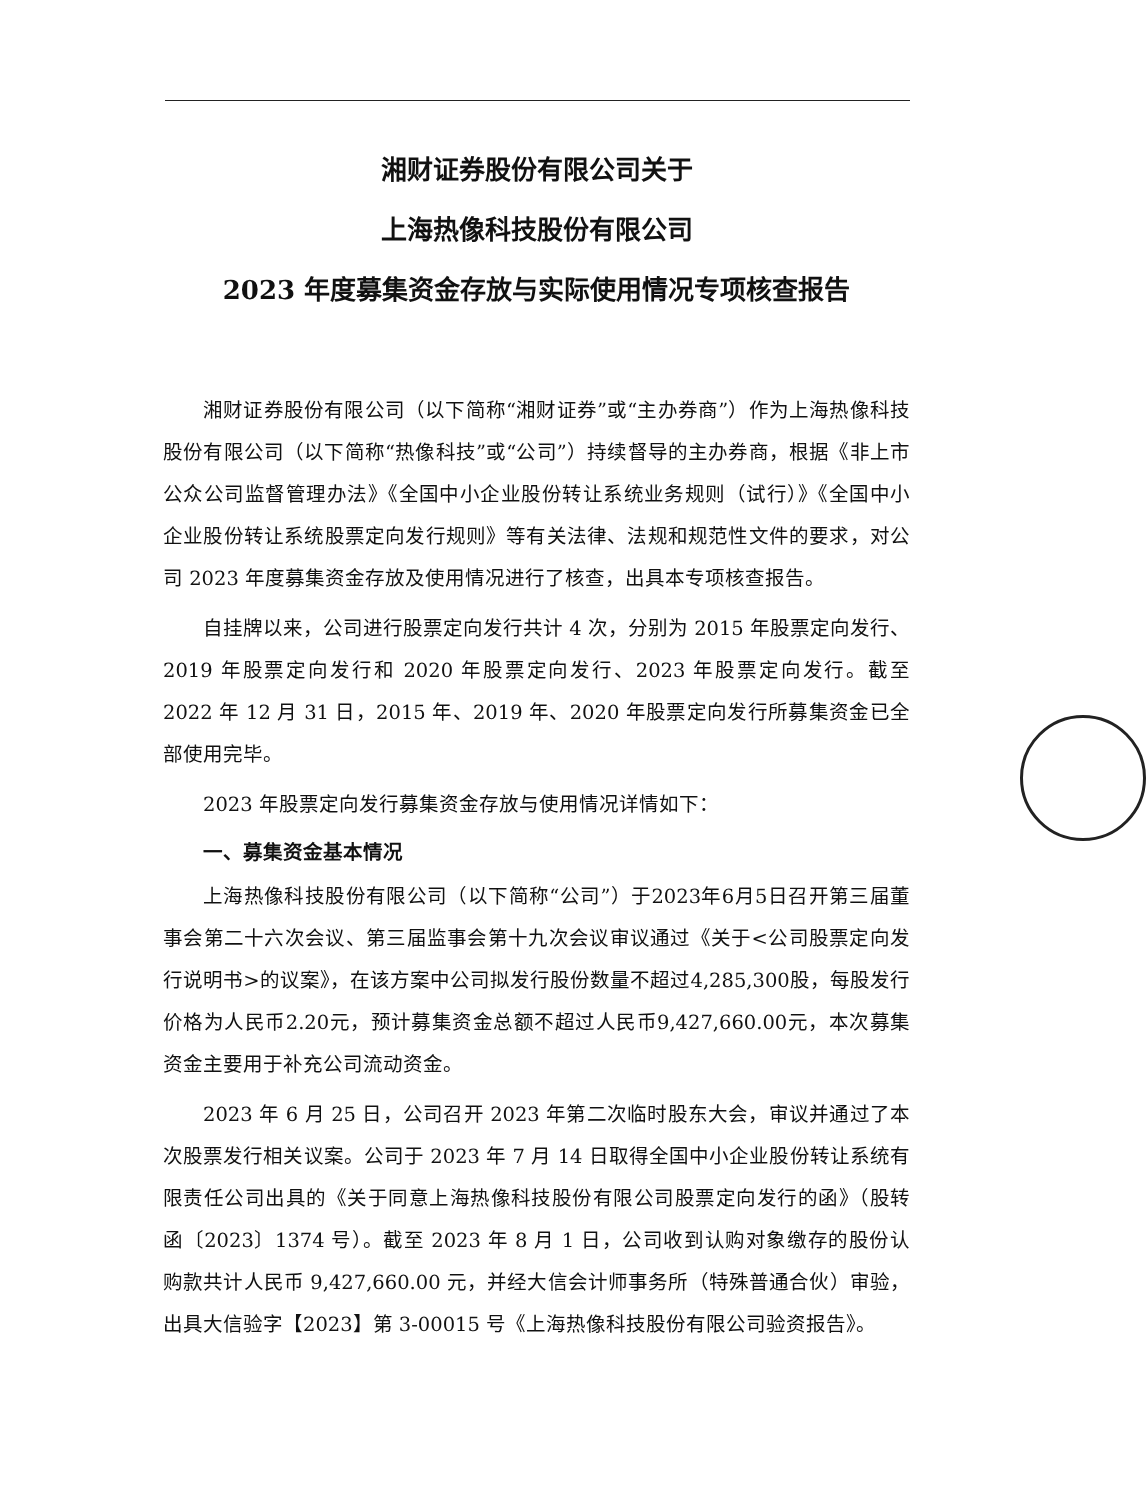湘财证券股份有限公司关于
上海热像科技股份有限公司
2023 年度募集资金存放与实际使用情况专项核查报告
湘财证券股份有限公司（以下简称“湘财证券”或“主办券商”）作为上海热像科技股份有限公司（以下简称“热像科技”或“公司”）持续督导的主办券商，根据《非上市公众公司监督管理办法》《全国中小企业股份转让系统业务规则（试行）》《全国中小企业股份转让系统股票定向发行规则》等有关法律、法规和规范性文件的要求，对公司 2023 年度募集资金存放及使用情况进行了核查，出具本专项核查报告。
自挂牌以来，公司进行股票定向发行共计 4 次，分别为 2015 年股票定向发行、2019 年股票定向发行和 2020 年股票定向发行、2023 年股票定向发行。截至 2022 年 12 月 31 日，2015 年、2019 年、2020 年股票定向发行所募集资金已全部使用完毕。
2023 年股票定向发行募集资金存放与使用情况详情如下：
一、募集资金基本情况
上海热像科技股份有限公司（以下简称“公司”）于2023年6月5日召开第三届董事会第二十六次会议、第三届监事会第十九次会议审议通过《关于<公司股票定向发行说明书>的议案》，在该方案中公司拟发行股份数量不超过4,285,300股，每股发行价格为人民币2.20元，预计募集资金总额不超过人民币9,427,660.00元，本次募集资金主要用于补充公司流动资金。
2023 年 6 月 25 日，公司召开 2023 年第二次临时股东大会，审议并通过了本次股票发行相关议案。公司于 2023 年 7 月 14 日取得全国中小企业股份转让系统有限责任公司出具的《关于同意上海热像科技股份有限公司股票定向发行的函》（股转函〔2023〕1374 号）。截至 2023 年 8 月 1 日，公司收到认购对象缴存的股份认购款共计人民币 9,427,660.00 元，并经大信会计师事务所（特殊普通合伙）审验，出具大信验字【2023】第 3-00015 号《上海热像科技股份有限公司验资报告》。